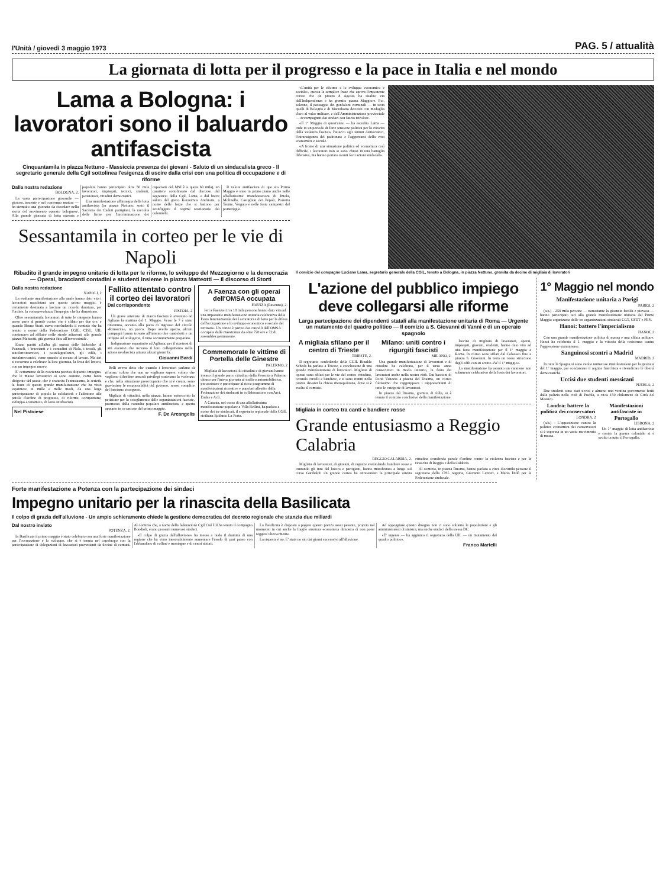l'Unità / giovedì 3 maggio 1973 PAG. 5 / attualità
La giornata di lotta per il progresso e la pace in Italia e nel mondo
Lama a Bologna: i lavoratori sono il baluardo antifascista
Cinquantamila in piazza Nettuno - Massiccia presenza dei giovani - Saluto di un sindacalista greco - Il segretario generale della Cgil sottolinea l'esigenza di uscire dalla crisi con una politica di occupazione e di riforme
Dalla nostra redazione
BOLOGNA, 2.
La vasta partecipazione giovanile — gioiosa, irruente e nel contempo matura — ha riempito una giornata da ricordare nella storia del movimento operaio bolognese. Alla grande giornata di lotta operaia e popolare hanno partecipato oltre 50 mila lavoratori, impiegati, tecnici, studenti, pensionati, cittadini democratici.
Una manifestazione all'insegna della lotta antifascista (in piazza Nettuno, sotto il Sacrario dei Caduti partigiani, la raccolta delle firme per l'incriminazione dei caporioni del MSI è a quota 60 mila), un carattere sottolineato dal discorso del segretario della Cgil, Lama, e dal breve saluto del greco Kerasimos Andriotis, a nome delle forze che si battono per sconfiggere il regime reazionario dei colonnelli.
Il valore antifascista di que sto Primo Maggio è stato in primo piano anche nelle affollatissime manifestazioni di Imola, Molinella, Castiglion dei Pepoli, Porretta Terme, Vergato e nelle feste campestri del pomeriggio.
Sessantamila in corteo per le vie di Napoli
Ribadito il grande impegno unitario di lotta per le riforme, lo sviluppo del Mezzogiorno e la democrazia — Operai, braccianti contadini e studenti insieme in piazza Matteotti — Il discorso di Storti
Dalla nostra redazione
NAPOLI, 2
La esaltante manifestazione alla quale hanno dato vita i lavoratori napoletani per questo primo maggio, è certamente destinata a lasciare un ricordo duraturo, per l'ordine, la consapevolezza, l'impegno che ha dimostrato.
Oltre sessantamila lavoratori di tutte le categorie hanno preso parte al grande corteo che è sfilato per due ore, e quando Bruno Storti stava concludendo il comizio che ha tenuto a nome della Federazione CGIL, CISL, UIL continuava ad affluire nelle strade adiacenti alla grande piazza Matteotti, già gremita fino all'inverosimile.
Erano partiti all'alba gli operai delle fabbriche di Pozzuoli, i braccianti e i contadini di Nola, i tessili, gli autoferrotranvieri, i postelegrafonici, gli edili, i metalmeccanici, come quando si recano al lavoro. Ma ieri si recavano a celebrare la loro giornata, la festa del lavoro, con un impegno nuovo.
E' certamente dalla coscienza precisa di questo impegno, che le masse lavoratrici si sono assunte, come forza dirigente del paese, che è scaturito l'entusiasmo, la serietà, la forza di questa grande manifestazione che ha visto esprimere in mille e mille modi, da una larga partecipazione di popolo la solidarietà e l'adesione alle parole d'ordine di progresso, di riforme, occupazione, sviluppo economico, di lotta antifascista.
Nel Pistoiese
Fallito attentato contro il corteo dei lavoratori
Dal corrispondente
PISTOIA, 2
Un grave attentato di marca fascista è avvenuto ad Agliana la mattina del 1. Maggio. Verso le 7 è stato rinvenuto, accanto alla porta di ingresso del circolo «Rinascita», un pacco. Dopo averlo aperto, alcuni compagni hanno trovato all'interno due candelotti e un ordigno ad orologeria, il tutto accuratamente preparato.
Indignazione soprattutto ad Agliana, per il ripetersi di atti eversivi che trovano il loro collegamento nella azione neofascista attuata alcuni giorni fa.
Giovanni Bardi
Belli aveva detto che quando i lavoratori parlano di riforme, coloro che non ne vogliono sapere, coloro che vogliono difendere assurdi privilegi scatenano la violenza; e che, nella situazione preoccupante che si è creata, sono gravissime le responsabilità del governo, resosi complice del fascismo risorgente.
Migliaia di cittadini, nella piazza, hanno sottoscritto la petizione per lo scioglimento delle organizzazioni fasciste, promossa dalla consulta popolare antifascista, e aperta appunto in occasione del primo maggio.
F. De Arcangelis
A Faenza con gli operai dell'OMSA occupata
FAENZA (Ravenna), 2.
Ieri a Faenza circa 10 mila persone hanno dato vita ad una imponente manifestazione unitaria celebrativa della Festa Internazionale dei Lavoratori e di lotta per la difesa dell'occupazione e lo sviluppo economico e sociale del territorio. Un corteo è partito dai cancelli dell'OMSA occupata dalle maestranze da oltre 720 ore e 72 di assemblea permanente.
Commemorate le vittime di Portella delle Ginestre
PALERMO, 2
Migliaia di lavoratori, di cittadini e di giovani hanno invaso il grande parco cittadino della Favorita a Palermo chiuso per l'intera giornata al traffico automobilistico, per assistere e partecipare al ricco programma di manifestazioni ricreative e popolari allestite dalla Federazione dei sindacati in collaborazione con Arci, Endas e Acli.
A Catania, nel corso di una affollatissima manifestazione popolare a Villa Bellini, ha parlato a nome dei tre sindacati, il segretario regionale della CGIL siciliana Epifanio La Porta.
«L'unità per le riforme e lo sviluppo economico e sociale», questa la semplice frase che apriva l'imponente corteo che da piazza 8 Agosto ha risalito via dell'Indipendenza e ha gremito piazza Maggiore. Poi, solenne, il passaggio dei gonfaloni comunali — in testa quelli di Bologna e di Marzabotto decorati con medaglia d'oro al valor militare, e dell'Amministrazione provinciale — accompagnati dai sindaci con fascia tricolore.
«Il 1° Maggio di quest'anno — ha esordito Lama — cade in un periodo di forte tensione politica per la crescita della violenza fascista, l'attacco agli istituti democratici, l'intransigenza del padronato e l'aggravarsi della crisi economica e sociale.
«A fronte di una situazione politica ed economica così difficile, i lavoratori non si sono chiusi in una battaglia difensiva, ma hanno portato avanti forti azioni sindacali».
Il comizio del compagno Luciano Lama, segretario generale della CGIL, tenuto a Bologna, in piazza Nettuno, gremita da decine di migliaia di lavoratori
L'azione del pubblico impiego deve collegarsi alle riforme
Larga partecipazione dei dipendenti statali alla manifestazione unitaria di Roma — Urgente un mutamento del quadro politico — Il comizio a S. Giovanni di Vanni e di un operaio spagnolo
A migliaia sfilano per il centro di Trieste
TRIESTE, 2.
Il segretario confederale della CGIL Rinaldo Scheda ha parlato a Trieste, a conclusione di una grande manifestazione di lavoratori. Migliaia di operai sono sfilati per le vie del centro cittadino, recando cartelli e bandiere, e si sono riuniti nella piazza davanti la chiesa metropolitana, dove si è svolto il comizio.
Milano: uniti contro i rigurgiti fascisti
MILANO, 2.
Una grande manifestazione di lavoratori e di cittadini ha celebrato, per il terzo anno consecutivo in modo unitario, la festa dei lavoratori anche nella nostra città. Dai bastioni di Porta Venezia a piazza del Duomo, un corteo foltissimo che raggruppava i rappresentanti di tutte le categorie di lavoratori.
In piazza del Duomo, gremita di folla, si è tenuto il comizio conclusivo della manifestazione.
Decine di migliaia di lavoratori, operai, impiegati, giovani, studenti, hanno dato vita ad una forte manifestazione per il 1° maggio a Roma. In corteo sono sfilati dal Colosseo fino a piazza S. Giovanni. In testa un rosso striscione degli edili con su scritto «W il 1° maggio».
La manifestazione ha assunto un carattere non solamente celebrativo della festa dei lavoratori.
Migliaia in corteo tra canti e bandiere rosse
Grande entusiasmo a Reggio Calabria
REGGIO CALABRIA, 2.
Migliaia di lavoratori, di giovani, di ragazze sventolando bandiere rosse e cantando gli inni del lavoro e partigiani, hanno manifestato a lungo sul corso Garibaldi: un grande corteo ha attraversato la principale arteria cittadina scandendo parole d'ordine contro la violenza fascista e per la rinascita di Reggio e della Calabria.
Al comizio, in piazza Duomo, hanno parlato a circa diecimila persone il segretario della CISL reggina, Giovanni Lazzeri, e Mario Didò per la Federazione sindacale.
1° Maggio nel mondo
Manifestazione unitaria a Parigi
PARIGI, 2
(a.p.) - 250 mila persone — nonostante la giornata fredda e piovosa — hanno partecipato ieri alla grande manifestazione unitaria del Primo Maggio organizzata dalle tre organizzazioni sindacali CGT, CFDT e FEN.
Hanoi: battere l'imperialismo
HANOI, 2
Con una grande manifestazione politica di massa e una sfilata militare, Hanoi ha celebrato il 1. maggio e la vittoria della resistenza contro l'aggressione statunitense.
Sanguinosi scontri a Madrid
MADRID, 2
In tutta la Spagna si sono svolte numerose manifestazioni per la giornata del 1° maggio, per condannare il regime franchista e rivendicare le libertà democratiche.
Uccisi due studenti messicani
PUEBLA, 2
Due studenti sono stati uccisi e almeno una ventina gravemente feriti dalla polizia nella città di Puebla, a circa 150 chilometri da Città del Messico.
Londra: battere la politica dei conservatori
LONDRA, 2
(a.b.) - L'opposizione contro la politica economica dei conservatori si è espressa in un vasto movimento di massa.
Manifestazioni antifasciste in Portogallo
LISBONA, 2
Un 1° maggio di lotta antifascista e contro la guerra coloniale si è svolto in tutto il Portogallo.
Forte manifestazione a Potenza con la partecipazione dei sindaci
Impegno unitario per la rinascita della Basilicata
Il colpo di grazia dell'alluvione - Un ampio schieramento chiede la gestione democratica del decreto regionale che stanzia due miliardi
Dal nostro inviato
POTENZA, 2.
In Basilicata il primo maggio è stato celebrato con una forte manifestazione per l'occupazione e lo sviluppo, che si è tenuta nel capoluogo con la partecipazione di delegazioni di lavoratori provenienti da decine di comuni. Al comizio che, a nome della federazione Cgil Cisl Uil ha tenuto il compagno Bondioli, erano presenti numerosi sindaci.
«Il colpo di grazia dell'alluvione» ha messo a nudo il dramma di una regione che ha visto inesorabilmente aumentare l'esodo di pari passo con l'abbandono di colline e montagne e di centri abitati.
La Basilicata è disposta a pagare questo prezzo assai pesante, proprio nel momento in cui anche la fragile struttura economica dimostra di non poter reggere ulteriormente.
La risposta è no. E' stata no sin dai giorni successivi all'alluvione.
Ad appoggiare questo disegno non ci sono soltanto le popolazioni e gli amministratori di sinistra, ma anche sindaci della stessa DC.
«E' urgente — ha aggiunto il segretario della UIL — un mutamento del quadro politico».
Franco Martelli